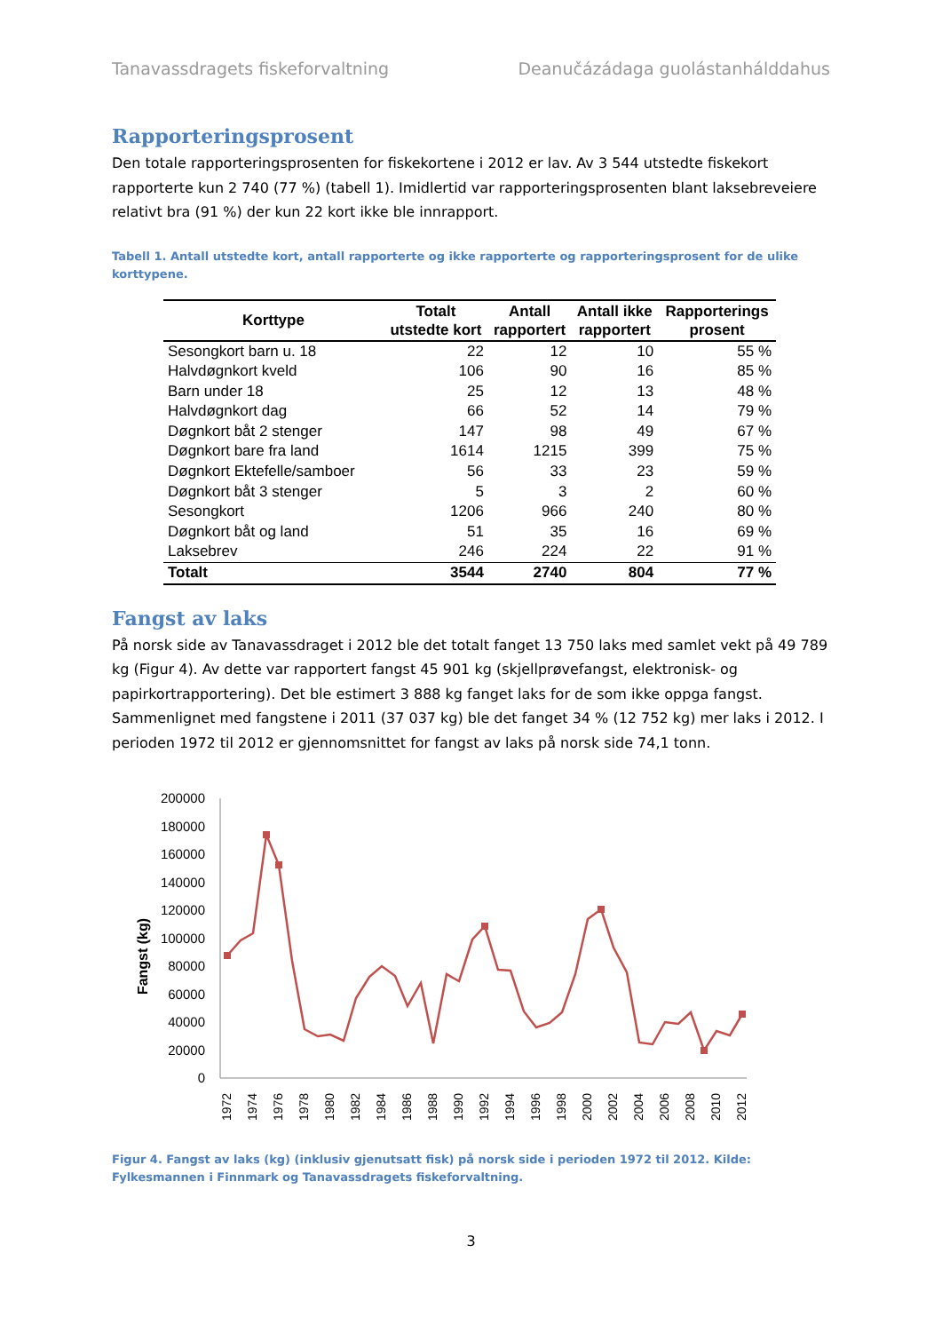Tanavassdragets fiskeforvaltning Deanučázádaga guolástanhálddahus
Rapporteringsprosent
Den totale rapporteringsprosenten for fiskekortene i 2012 er lav. Av 3 544 utstedte fiskekort rapporterte kun 2 740 (77 %) (tabell 1). Imidlertid var rapporteringsprosenten blant laksebreveiere relativt bra (91 %) der kun 22 kort ikke ble innrapport.
Tabell 1. Antall utstedte kort, antall rapporterte og ikke rapporterte og rapporteringsprosent for de ulike korttypene.
| Korttype | Totalt utstedte kort | Antall rapportert | Antall ikke rapportert | Rapporterings prosent |
| --- | --- | --- | --- | --- |
| Sesongkort barn u. 18 | 22 | 12 | 10 | 55 % |
| Halvdøgnkort kveld | 106 | 90 | 16 | 85 % |
| Barn under 18 | 25 | 12 | 13 | 48 % |
| Halvdøgnkort dag | 66 | 52 | 14 | 79 % |
| Døgnkort båt 2 stenger | 147 | 98 | 49 | 67 % |
| Døgnkort bare fra land | 1614 | 1215 | 399 | 75 % |
| Døgnkort Ektefelle/samboer | 56 | 33 | 23 | 59 % |
| Døgnkort båt 3 stenger | 5 | 3 | 2 | 60 % |
| Sesongkort | 1206 | 966 | 240 | 80 % |
| Døgnkort båt og land | 51 | 35 | 16 | 69 % |
| Laksebrev | 246 | 224 | 22 | 91 % |
| Totalt | 3544 | 2740 | 804 | 77 % |
Fangst av laks
På norsk side av Tanavassdraget i 2012 ble det totalt fanget 13 750 laks med samlet vekt på 49 789 kg (Figur 4). Av dette var rapportert fangst 45 901 kg (skjellprøvefangst, elektronisk- og papirkortrapportering). Det ble estimert 3 888 kg fanget laks for de som ikke oppga fangst. Sammenlignet med fangstene i 2011 (37 037 kg) ble det fanget 34 % (12 752 kg) mer laks i 2012. I perioden 1972 til 2012 er gjennomsnittet for fangst av laks på norsk side 74,1 tonn.
Fangst (kg)
200000
180000
160000
140000
120000
100000
80000
60000
40000
20000
0
1972
1974
1976
1978
1980
1982
1984
1986
1988
1990
1992
1994
1996
1998
2000
2002
2004
2006
2008
2010
2012
Figur 4. Fangst av laks (kg) (inklusiv gjenutsatt fisk) på norsk side i perioden 1972 til 2012. Kilde: Fylkesmannen i Finnmark og Tanavassdragets fiskeforvaltning.
3